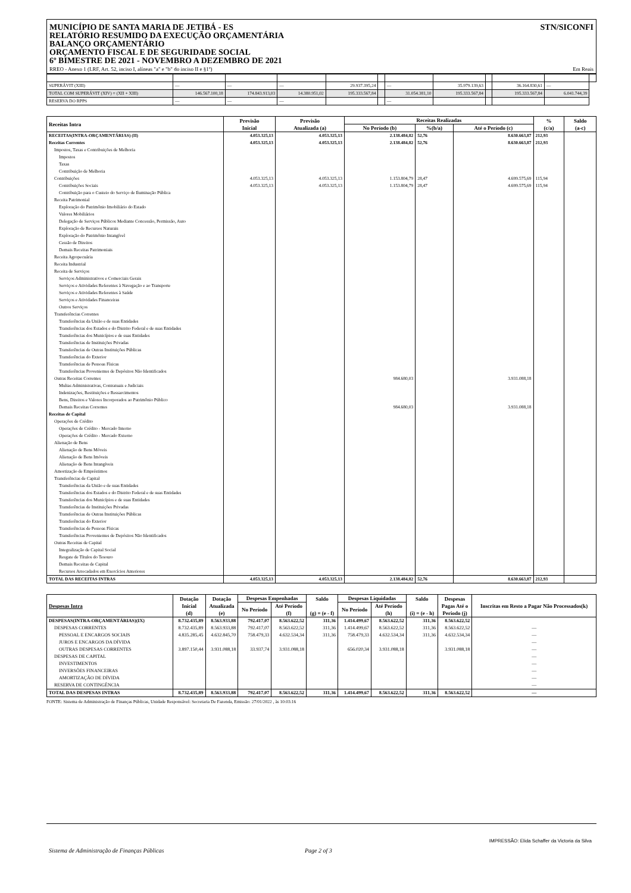MUNICÍPIO DE SANTA MARIA DE JETIBÁ - ES
RELATÓRIO RESUMIDO DA EXECUÇÃO ORÇAMENTÁRIA
BALANÇO ORÇAMENTÁRIO
ORÇAMENTO FISCAL E DE SEGURIDADE SOCIAL
6º BIMESTRE DE 2021 - NOVEMBRO A DEZEMBRO DE 2021
STN/SICONFI
RREO - Anexo 1 (LRF, Art. 52, inciso I, alíneas "a" e "b" do inciso II e §1º) Em Reais
| SUPERÁVIT (XIII) | — | — | — | 29.937.395,24 | | — | 35.979.139,63 | | 36.164.830,61 | — | |
| TOTAL COM SUPERÁVIT (XIV) = (XII + XIII) | 146.567.100,18 | 174.843.913,03 | 14.380.951,02 | 195.333.567,84 | | 31.054.381,10 | 195.333.567,84 | | 195.333.567,84 | 6.041.744,39 | |
| RESERVA DO RPPS | — | — | — | | | — | | | | | |
| Receitas Intra | Previsão Inicial | Previsão Atualizada (a) | Receitas Realizadas | | | % (c/a) | Saldo (a-c) |
| --- | --- | --- | --- | --- | --- | --- | --- |
| | | | No Período (b) | %(b/a) | Até o Período (c) | | |
| RECEITAS(INTRA-ORÇAMENTÁRIAS) (II) | 4.053.325,13 | 4.053.325,13 | 2.138.484,82 | 52,76 | 8.630.663,87 | 212,93 | |
| Receitas Correntes | 4.053.325,13 | 4.053.325,13 | 2.138.484,82 | 52,76 | 8.630.663,87 | 212,93 | |
| Impostos, Taxas e Contribuições de Melhoria | | | | | | | |
| Impostos | | | | | | | |
| Taxas | | | | | | | |
| Contribuição de Melhoria | | | | | | | |
| Contribuições | 4.053.325,13 | 4.053.325,13 | 1.153.804,79 | 28,47 | 4.699.575,69 | 115,94 | |
| Contribuições Sociais | 4.053.325,13 | 4.053.325,13 | 1.153.804,79 | 28,47 | 4.699.575,69 | 115,94 | |
| Contribuição para o Custeio do Serviço de Iluminação Pública | | | | | | | |
| Receita Patrimonial | | | | | | | |
| Exploração do Patrimônio Imobiliário do Estado | | | | | | | |
| Valores Mobiliários | | | | | | | |
| Delegação de Serviços Públicos Mediante Concessão, Permissão, Auto | | | | | | | |
| Exploração de Recursos Naturais | | | | | | | |
| Exploração do Patrimônio Intangível | | | | | | | |
| Cessão de Direitos | | | | | | | |
| Demais Receitas Patrimoniais | | | | | | | |
| Receita Agropecuária | | | | | | | |
| Receita Industrial | | | | | | | |
| Receita de Serviços | | | | | | | |
| Serviços Administrativos e Comerciais Gerais | | | | | | | |
| Serviços e Atividades Referentes à Navegação e ao Transporte | | | | | | | |
| Serviços e Atividades Referentes à Saúde | | | | | | | |
| Serviços e Atividades Financeiras | | | | | | | |
| Outros Serviços | | | | | | | |
| Transferências Correntes | | | | | | | |
| Transferências da União e de suas Entidades | | | | | | | |
| Transferências dos Estados e do Distrito Federal e de suas Entidades | | | | | | | |
| Transferências dos Municípios e de suas Entidades | | | | | | | |
| Transferências de Instituições Privadas | | | | | | | |
| Transferências de Outras Instituições Públicas | | | | | | | |
| Transferências do Exterior | | | | | | | |
| Transferências de Pessoas Físicas | | | | | | | |
| Transferências Provenientes de Depósitos Não Identificados | | | | | | | |
| Outras Receitas Correntes | | | 984.680,03 | | 3.931.088,18 | | |
| Multas Administrativas, Contratuais e Judiciais | | | | | | | |
| Indenizações, Restituições e Ressarcimentos | | | | | | | |
| Bens, Direitos e Valores Incorporados ao Patrimônio Público | | | | | | | |
| Demais Receitas Correntes | | | 984.680,03 | | 3.931.088,18 | | |
| Receitas de Capital | | | | | | | |
| Operações de Crédito | | | | | | | |
| Operações de Crédito - Mercado Interno | | | | | | | |
| Operações de Crédito - Mercado Externo | | | | | | | |
| Alienação de Bens | | | | | | | |
| Alienação de Bens Móveis | | | | | | | |
| Alienação de Bens Imóveis | | | | | | | |
| Alienação de Bens Intangíveis | | | | | | | |
| Amortização de Empréstimos | | | | | | | |
| Transferências de Capital | | | | | | | |
| Transferências da União e de suas Entidades | | | | | | | |
| Transferências dos Estados e do Distrito Federal e de suas Entidades | | | | | | | |
| Transferências dos Municípios e de suas Entidades | | | | | | | |
| Transferências de Instituições Privadas | | | | | | | |
| Transferências de Outras Instituições Públicas | | | | | | | |
| Transferências do Exterior | | | | | | | |
| Transferências de Pessoas Físicas | | | | | | | |
| Transferências Provenientes de Depósitos Não Identificados | | | | | | | |
| Outras Receitas de Capital | | | | | | | |
| Integralização de Capital Social | | | | | | | |
| Resgate de Títulos do Tesouro | | | | | | | |
| Demais Receitas de Capital | | | | | | | |
| Recursos Arrecadados em Exercícios Anteriores | | | | | | | |
| TOTAL DAS RECEITAS INTRAS | 4.053.325,13 | 4.053.325,13 | 2.138.484,82 | 52,76 | 8.630.663,87 | 212,93 | |
| Despesas Intra | Dotação Inicial (d) | Dotação Atualizada (e) | Despesas Empenhadas | | Saldo (g) = (e - f) | Despesas Liquidadas | | Saldo (i) = (e - h) | Despesas Pagas Até o Periodo (j) | Inscritas em Resto a Pagar Não Processados(k) |
| --- | --- | --- | --- | --- | --- | --- | --- | --- | --- | --- |
| | | | No Período | Até Período (f) | | No Período | Até Período (h) | | | |
| DESPESAS(INTRA-ORÇAMENTÁRIAS)(IX) | 8.732.435,89 | 8.563.933,88 | 792.417,07 | 8.563.622,52 | 311,36 | 1.414.499,67 | 8.563.622,52 | 311,36 | 8.563.622,52 | |
| DESPESAS CORRENTES | 8.732.435,89 | 8.563.933,88 | 792.417,07 | 8.563.622,52 | 311,36 | 1.414.499,67 | 8.563.622,52 | 311,36 | 8.563.622,52 | — |
| PESSOAL E ENCARGOS SOCIAIS | 4.835.285,45 | 4.632.845,70 | 758.479,33 | 4.632.534,34 | 311,36 | 758.479,33 | 4.632.534,34 | 311,36 | 4.632.534,34 | — |
| JUROS E ENCARGOS DA DÍVIDA | | | | | | | | | | — |
| OUTRAS DESPESAS CORRENTES | 3.897.150,44 | 3.931.088,18 | 33.937,74 | 3.931.088,18 | | 656.020,34 | 3.931.088,18 | | 3.931.088,18 | — |
| DESPESAS DE CAPITAL | | | | | | | | | | — |
| INVESTIMENTOS | | | | | | | | | | — |
| INVERSÕES FINANCEIRAS | | | | | | | | | | — |
| AMORTIZAÇÃO DE DÍVIDA | | | | | | | | | | — |
| RESERVA DE CONTINGÊNCIA | | | | | | | | | | — |
| TOTAL DAS DESPESAS INTRAS | 8.732.435,89 | 8.563.933,88 | 792.417,07 | 8.563.622,52 | 311,36 | 1.414.499,67 | 8.563.622,52 | 311,36 | 8.563.622,52 | — |
FONTE: Sistema de Administração de Finanças Públicas, Unidade Responsável: Secretaria De Fazenda, Emissão: 27/01/2022 , às 10:03:16
IMPRESSÃO: Elida Schaffer da Victoria da Silva
Sistema de Administração de Finanças Públicas Page 2 of 3